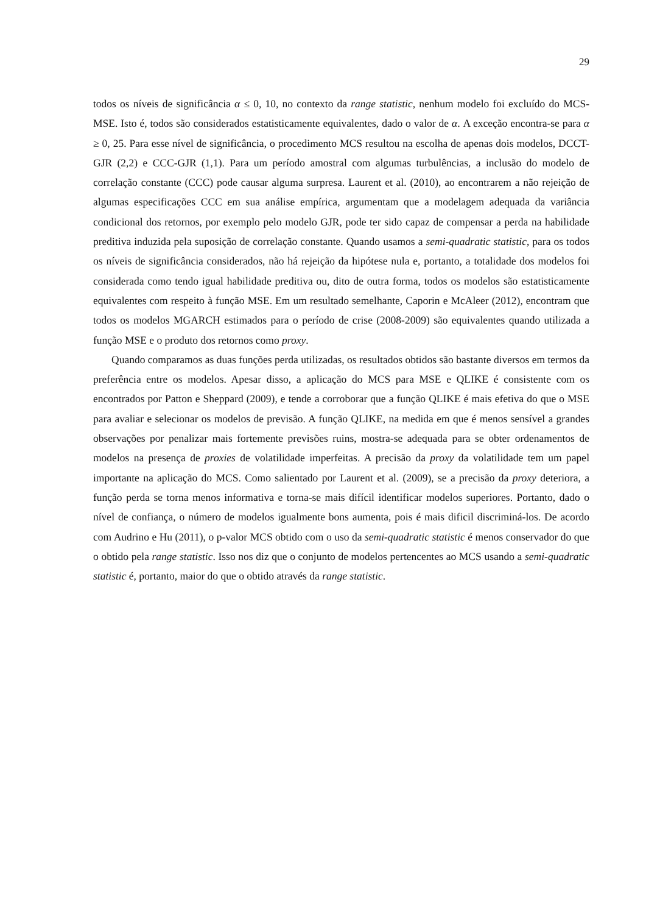29
todos os níveis de significância α ≤ 0, 10, no contexto da range statistic, nenhum modelo foi excluído do MCS-MSE. Isto é, todos são considerados estatisticamente equivalentes, dado o valor de α. A exceção encontra-se para α ≥ 0, 25. Para esse nível de significância, o procedimento MCS resultou na escolha de apenas dois modelos, DCCT-GJR (2,2) e CCC-GJR (1,1). Para um período amostral com algumas turbulências, a inclusão do modelo de correlação constante (CCC) pode causar alguma surpresa. Laurent et al. (2010), ao encontrarem a não rejeição de algumas especificações CCC em sua análise empírica, argumentam que a modelagem adequada da variância condicional dos retornos, por exemplo pelo modelo GJR, pode ter sido capaz de compensar a perda na habilidade preditiva induzida pela suposição de correlação constante. Quando usamos a semi-quadratic statistic, para os todos os níveis de significância considerados, não há rejeição da hipótese nula e, portanto, a totalidade dos modelos foi considerada como tendo igual habilidade preditiva ou, dito de outra forma, todos os modelos são estatisticamente equivalentes com respeito à função MSE. Em um resultado semelhante, Caporin e McAleer (2012), encontram que todos os modelos MGARCH estimados para o período de crise (2008-2009) são equivalentes quando utilizada a função MSE e o produto dos retornos como proxy.
Quando comparamos as duas funções perda utilizadas, os resultados obtidos são bastante diversos em termos da preferência entre os modelos. Apesar disso, a aplicação do MCS para MSE e QLIKE é consistente com os encontrados por Patton e Sheppard (2009), e tende a corroborar que a função QLIKE é mais efetiva do que o MSE para avaliar e selecionar os modelos de previsão. A função QLIKE, na medida em que é menos sensível a grandes observações por penalizar mais fortemente previsões ruins, mostra-se adequada para se obter ordenamentos de modelos na presença de proxies de volatilidade imperfeitas. A precisão da proxy da volatilidade tem um papel importante na aplicação do MCS. Como salientado por Laurent et al. (2009), se a precisão da proxy deteriora, a função perda se torna menos informativa e torna-se mais difícil identificar modelos superiores. Portanto, dado o nível de confiança, o número de modelos igualmente bons aumenta, pois é mais dificil discriminá-los. De acordo com Audrino e Hu (2011), o p-valor MCS obtido com o uso da semi-quadratic statistic é menos conservador do que o obtido pela range statistic. Isso nos diz que o conjunto de modelos pertencentes ao MCS usando a semi-quadratic statistic é, portanto, maior do que o obtido através da range statistic.